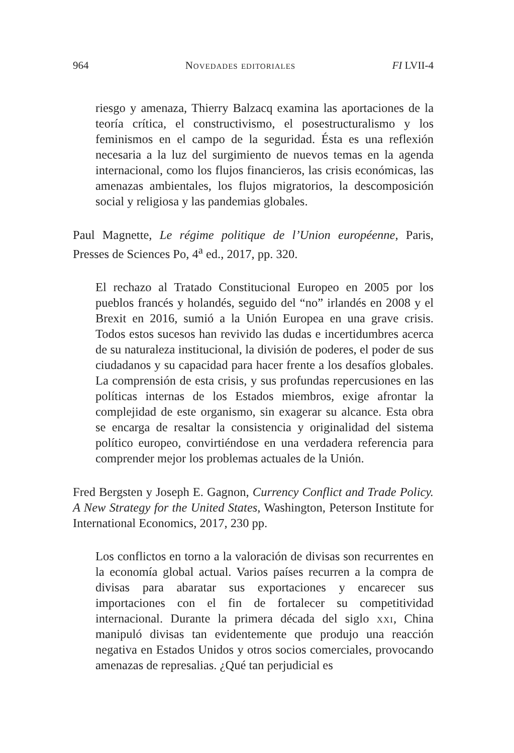964 Novedades editoriales FI LVII-4
riesgo y amenaza, Thierry Balzacq examina las aportaciones de la teoría crítica, el constructivismo, el posestructuralismo y los feminismos en el campo de la seguridad. Ésta es una reflexión necesaria a la luz del surgimiento de nuevos temas en la agenda internacional, como los flujos financieros, las crisis económicas, las amenazas ambientales, los flujos migratorios, la descomposición social y religiosa y las pandemias globales.
Paul Magnette, Le régime politique de l’Union européenne, Paris, Presses de Sciences Po, 4<sup>a</sup> ed., 2017, pp. 320.
El rechazo al Tratado Constitucional Europeo en 2005 por los pueblos francés y holandés, seguido del “no” irlandés en 2008 y el Brexit en 2016, sumió a la Unión Europea en una grave crisis. Todos estos sucesos han revivido las dudas e incertidumbres acerca de su naturaleza institucional, la división de poderes, el poder de sus ciudadanos y su capacidad para hacer frente a los desafíos globales. La comprensión de esta crisis, y sus profundas repercusiones en las políticas internas de los Estados miembros, exige afrontar la complejidad de este organismo, sin exagerar su alcance. Esta obra se encarga de resaltar la consistencia y originalidad del sistema político europeo, convirtiéndose en una verdadera referencia para comprender mejor los problemas actuales de la Unión.
Fred Bergsten y Joseph E. Gagnon, Currency Conflict and Trade Policy. A New Strategy for the United States, Washington, Peterson Institute for International Economics, 2017, 230 pp.
Los conflictos en torno a la valoración de divisas son recurrentes en la economía global actual. Varios países recurren a la compra de divisas para abaratar sus exportaciones y encarecer sus importaciones con el fin de fortalecer su competitividad internacional. Durante la primera década del siglo xxi, China manipuló divisas tan evidentemente que produjo una reacción negativa en Estados Unidos y otros socios comerciales, provocando amenazas de represalias. ¿Qué tan perjudicial es